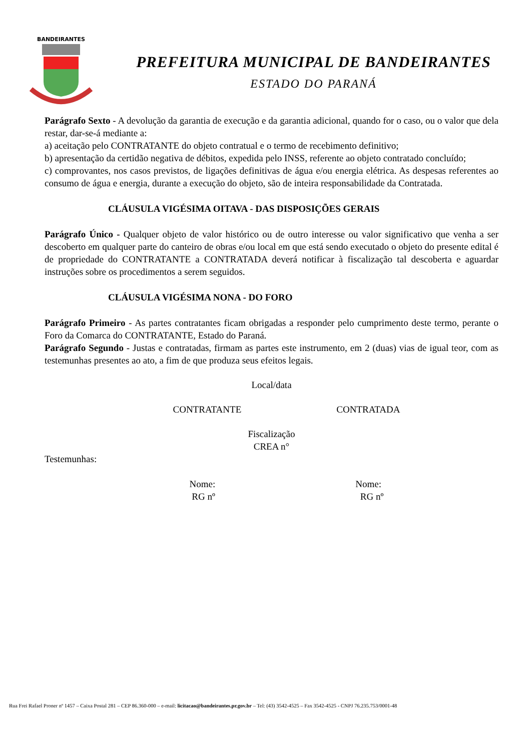BANDEIRANTES
PREFEITURA MUNICIPAL DE BANDEIRANTES
ESTADO DO PARANÁ
Parágrafo Sexto - A devolução da garantia de execução e da garantia adicional, quando for o caso, ou o valor que dela restar, dar-se-á mediante a:
a) aceitação pelo CONTRATANTE do objeto contratual e o termo de recebimento definitivo;
b) apresentação da certidão negativa de débitos, expedida pelo INSS, referente ao objeto contratado concluído;
c) comprovantes, nos casos previstos, de ligações definitivas de água e/ou energia elétrica. As despesas referentes ao consumo de água e energia, durante a execução do objeto, são de inteira responsabilidade da Contratada.
CLÁUSULA VIGÉSIMA OITAVA - DAS DISPOSIÇÕES GERAIS
Parágrafo Único - Qualquer objeto de valor histórico ou de outro interesse ou valor significativo que venha a ser descoberto em qualquer parte do canteiro de obras e/ou local em que está sendo executado o objeto do presente edital é de propriedade do CONTRATANTE a CONTRATADA deverá notificar à fiscalização tal descoberta e aguardar instruções sobre os procedimentos a serem seguidos.
CLÁUSULA VIGÉSIMA NONA - DO FORO
Parágrafo Primeiro - As partes contratantes ficam obrigadas a responder pelo cumprimento deste termo, perante o Foro da Comarca do CONTRATANTE, Estado do Paraná.
Parágrafo Segundo - Justas e contratadas, firmam as partes este instrumento, em 2 (duas) vias de igual teor, com as testemunhas presentes ao ato, a fim de que produza seus efeitos legais.
Local/data
CONTRATANTE CONTRATADA
Fiscalização
CREA n°
Testemunhas:
Nome:
RG nº Nome:
RG nº
Rua Frei Rafael Proner nº 1457 – Caixa Postal 281 – CEP 86.360-000 – e-mail: licitacao@bandeirantes.pr.gov.br – Tel: (43) 3542-4525 – Fax 3542-4525 - CNPJ 76.235.753/0001-48